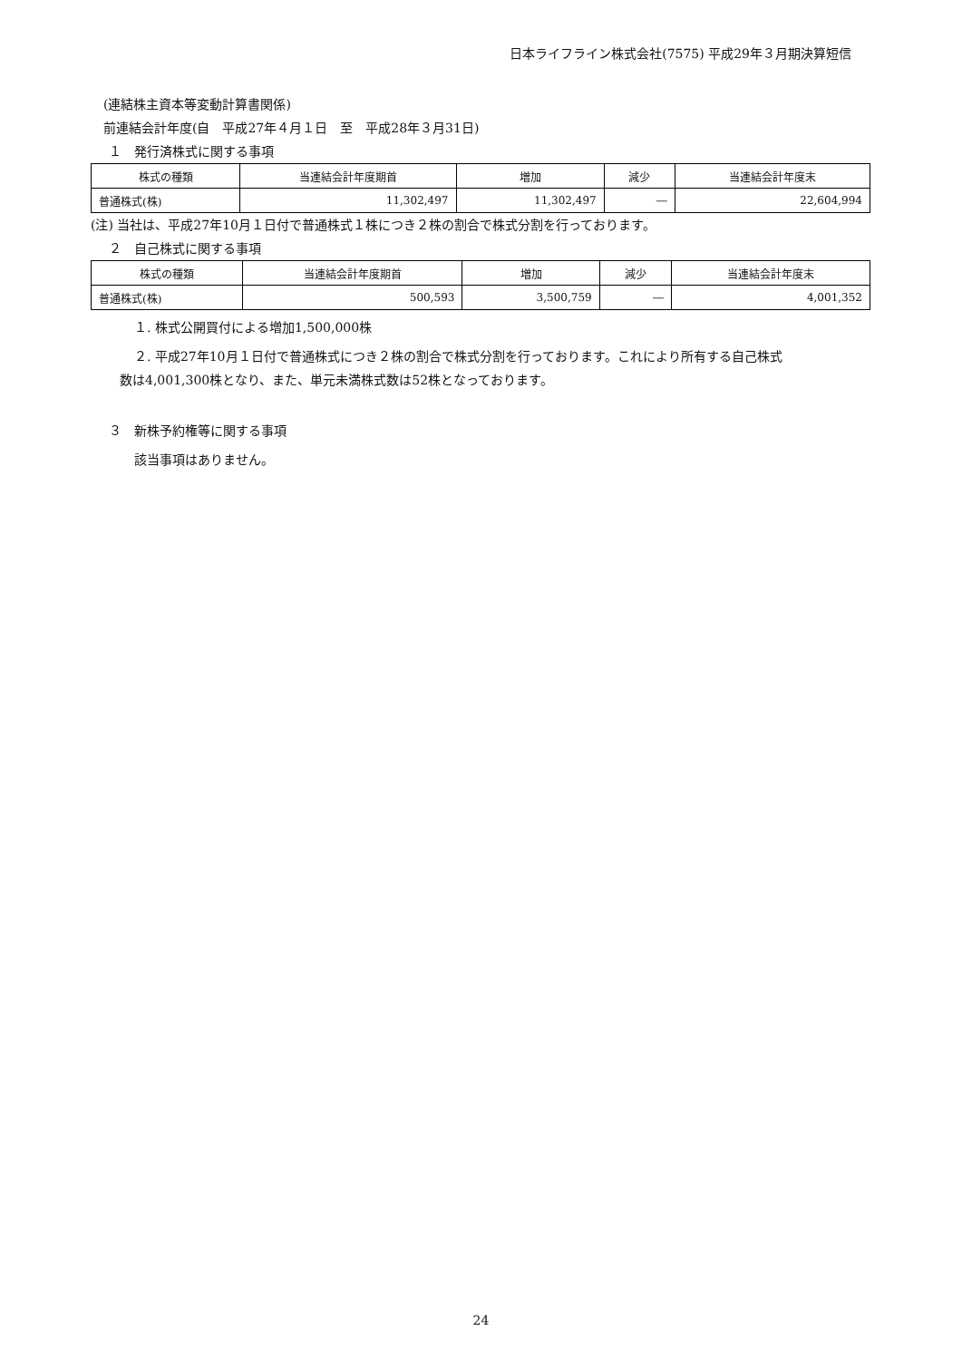日本ライフライン株式会社(7575) 平成29年３月期決算短信
(連結株主資本等変動計算書関係)
前連結会計年度(自　平成27年４月１日　至　平成28年３月31日)
１　発行済株式に関する事項
| 株式の種類 | 当連結会計年度期首 | 増加 | 減少 | 当連結会計年度末 |
| --- | --- | --- | --- | --- |
| 普通株式(株) | 11,302,497 | 11,302,497 | ― | 22,604,994 |
(注) 当社は、平成27年10月１日付で普通株式１株につき２株の割合で株式分割を行っております。
２　自己株式に関する事項
| 株式の種類 | 当連結会計年度期首 | 増加 | 減少 | 当連結会計年度末 |
| --- | --- | --- | --- | --- |
| 普通株式(株) | 500,593 | 3,500,759 | ― | 4,001,352 |
１. 株式公開買付による増加1,500,000株
２. 平成27年10月１日付で普通株式につき２株の割合で株式分割を行っております。これにより所有する自己株式
数は4,001,300株となり、また、単元未満株式数は52株となっております。
３　新株予約権等に関する事項
該当事項はありません。
24